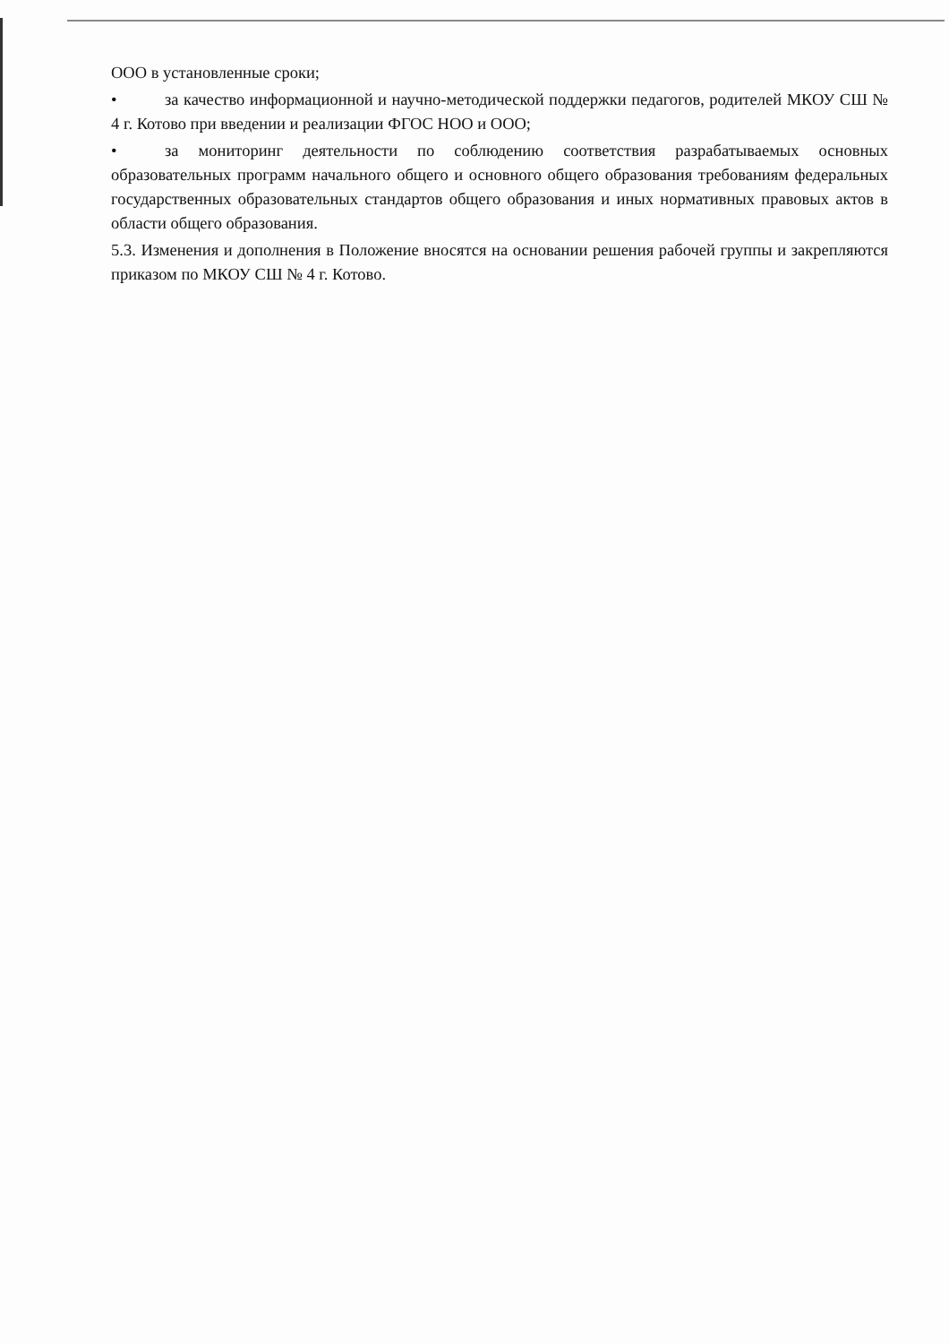ООО в установленные сроки;
• за качество информационной и научно-методической поддержки педагогов, родителей МКОУ СШ № 4 г. Котово при введении и реализации ФГОС НОО и ООО;
• за мониторинг деятельности по соблюдению соответствия разрабатываемых основных образовательных программ начального общего и основного общего образования требованиям федеральных государственных образовательных стандартов общего образования и иных нормативных правовых актов в области общего образования.
5.3. Изменения и дополнения в Положение вносятся на основании решения рабочей группы и закрепляются приказом по МКОУ СШ № 4 г. Котово.